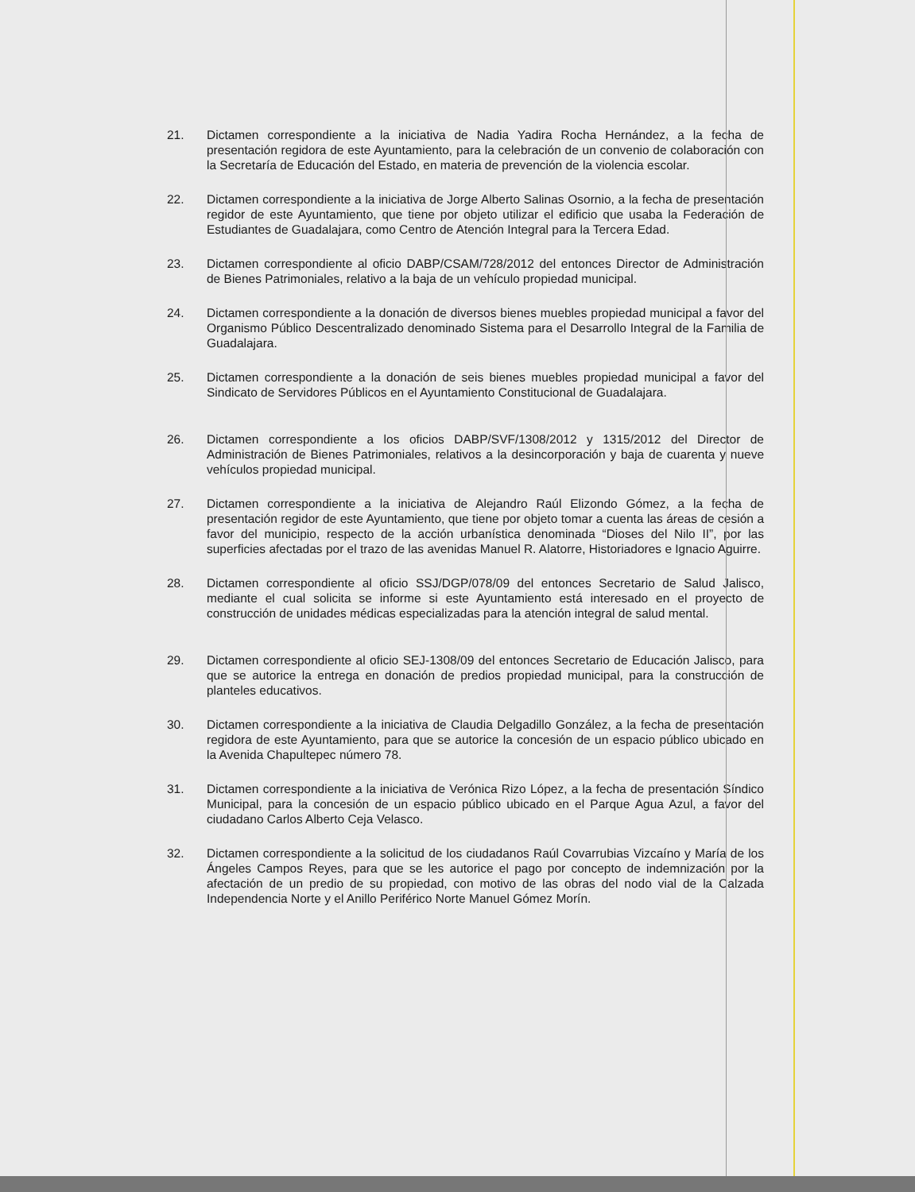21. Dictamen correspondiente a la iniciativa de Nadia Yadira Rocha Hernández, a la fecha de presentación regidora de este Ayuntamiento, para la celebración de un convenio de colaboración con la Secretaría de Educación del Estado, en materia de prevención de la violencia escolar.
22. Dictamen correspondiente a la iniciativa de Jorge Alberto Salinas Osornio, a la fecha de presentación regidor de este Ayuntamiento, que tiene por objeto utilizar el edificio que usaba la Federación de Estudiantes de Guadalajara, como Centro de Atención Integral para la Tercera Edad.
23. Dictamen correspondiente al oficio DABP/CSAM/728/2012 del entonces Director de Administración de Bienes Patrimoniales, relativo a la baja de un vehículo propiedad municipal.
24. Dictamen correspondiente a la donación de diversos bienes muebles propiedad municipal a favor del Organismo Público Descentralizado denominado Sistema para el Desarrollo Integral de la Familia de Guadalajara.
25. Dictamen correspondiente a la donación de seis bienes muebles propiedad municipal a favor del Sindicato de Servidores Públicos en el Ayuntamiento Constitucional de Guadalajara.
26. Dictamen correspondiente a los oficios DABP/SVF/1308/2012 y 1315/2012 del Director de Administración de Bienes Patrimoniales, relativos a la desincorporación y baja de cuarenta y nueve vehículos propiedad municipal.
27. Dictamen correspondiente a la iniciativa de Alejandro Raúl Elizondo Gómez, a la fecha de presentación regidor de este Ayuntamiento, que tiene por objeto tomar a cuenta las áreas de cesión a favor del municipio, respecto de la acción urbanística denominada “Dioses del Nilo II”, por las superficies afectadas por el trazo de las avenidas Manuel R. Alatorre, Historiadores e Ignacio Aguirre.
28. Dictamen correspondiente al oficio SSJ/DGP/078/09 del entonces Secretario de Salud Jalisco, mediante el cual solicita se informe si este Ayuntamiento está interesado en el proyecto de construcción de unidades médicas especializadas para la atención integral de salud mental.
29. Dictamen correspondiente al oficio SEJ-1308/09 del entonces Secretario de Educación Jalisco, para que se autorice la entrega en donación de predios propiedad municipal, para la construcción de planteles educativos.
30. Dictamen correspondiente a la iniciativa de Claudia Delgadillo González, a la fecha de presentación regidora de este Ayuntamiento, para que se autorice la concesión de un espacio público ubicado en la Avenida Chapultepec número 78.
31. Dictamen correspondiente a la iniciativa de Verónica Rizo López, a la fecha de presentación Síndico Municipal, para la concesión de un espacio público ubicado en el Parque Agua Azul, a favor del ciudadano Carlos Alberto Ceja Velasco.
32. Dictamen correspondiente a la solicitud de los ciudadanos Raúl Covarrubias Vizcaíno y María de los Ángeles Campos Reyes, para que se les autorice el pago por concepto de indemnización por la afectación de un predio de su propiedad, con motivo de las obras del nodo vial de la Calzada Independencia Norte y el Anillo Periférico Norte Manuel Gómez Morín.